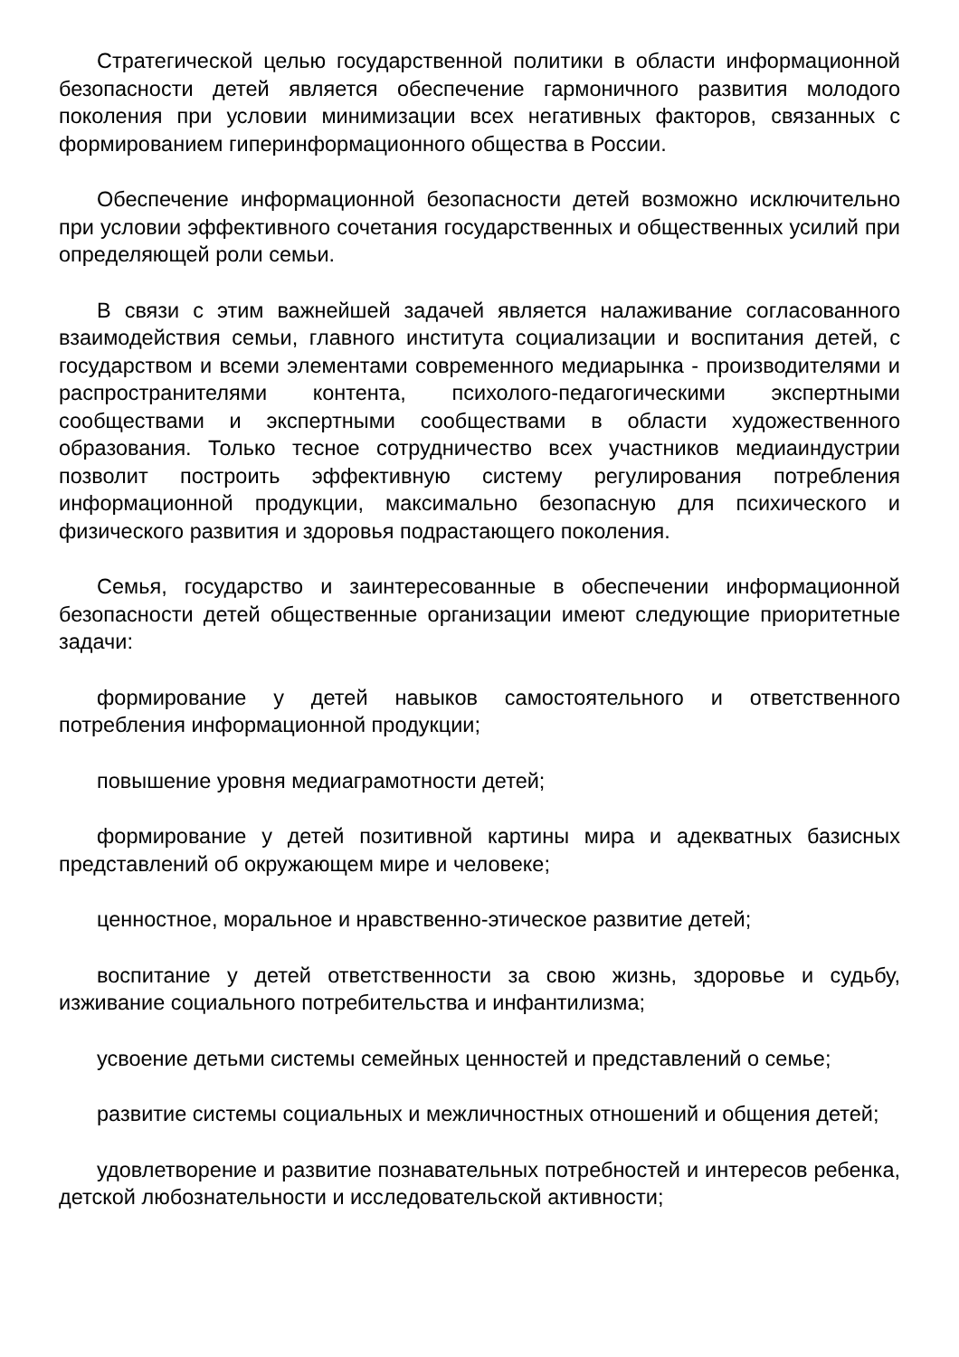Стратегической целью государственной политики в области информационной безопасности детей является обеспечение гармоничного развития молодого поколения при условии минимизации всех негативных факторов, связанных с формированием гиперинформационного общества в России.
Обеспечение информационной безопасности детей возможно исключительно при условии эффективного сочетания государственных и общественных усилий при определяющей роли семьи.
В связи с этим важнейшей задачей является налаживание согласованного взаимодействия семьи, главного института социализации и воспитания детей, с государством и всеми элементами современного медиарынка - производителями и распространителями контента, психолого-педагогическими экспертными сообществами и экспертными сообществами в области художественного образования. Только тесное сотрудничество всех участников медиаиндустрии позволит построить эффективную систему регулирования потребления информационной продукции, максимально безопасную для психического и физического развития и здоровья подрастающего поколения.
Семья, государство и заинтересованные в обеспечении информационной безопасности детей общественные организации имеют следующие приоритетные задачи:
формирование у детей навыков самостоятельного и ответственного потребления информационной продукции;
повышение уровня медиаграмотности детей;
формирование у детей позитивной картины мира и адекватных базисных представлений об окружающем мире и человеке;
ценностное, моральное и нравственно-этическое развитие детей;
воспитание у детей ответственности за свою жизнь, здоровье и судьбу, изживание социального потребительства и инфантилизма;
усвоение детьми системы семейных ценностей и представлений о семье;
развитие системы социальных и межличностных отношений и общения детей;
удовлетворение и развитие познавательных потребностей и интересов ребенка, детской любознательности и исследовательской активности;